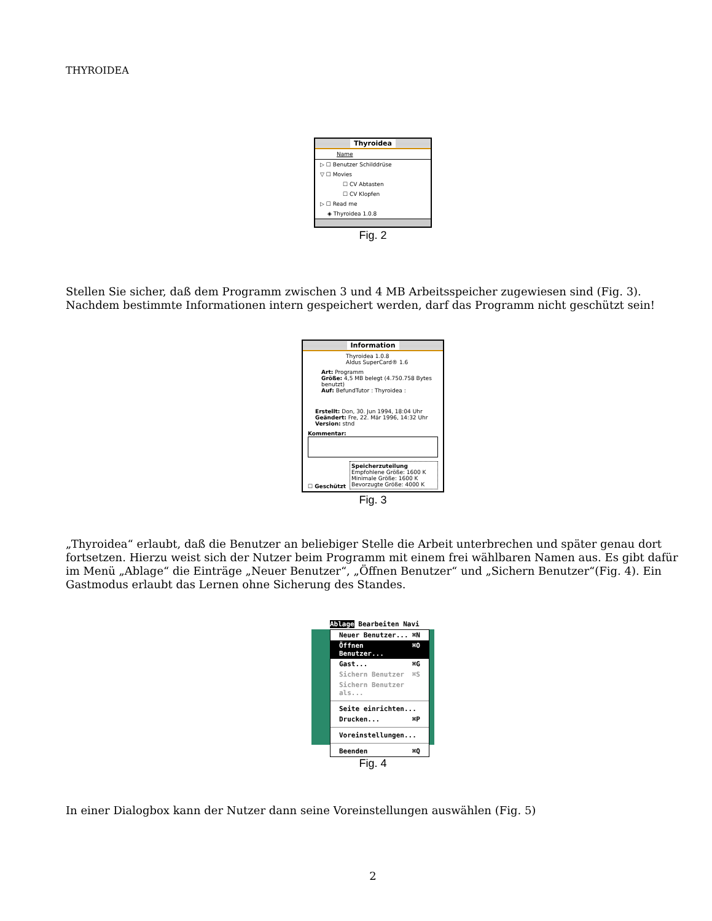THYROIDEA
Thyroidea
Name
▷ ☐ Benutzer Schilddrüse
▽ ☐ Movies
☐ CV Abtasten
☐ CV Klopfen
▷ ☐ Read me
◈ Thyroidea 1.0.8
Fig. 2
Stellen Sie sicher, daß dem Programm zwischen 3 und 4 MB Arbeitsspeicher zugewiesen sind (Fig. 3). Nachdem bestimmte Informationen intern gespeichert werden, darf das Programm nicht geschützt sein!
Information
Thyroidea 1.0.8
Aldus SuperCard® 1.6
Art: Programm
Größe: 4,5 MB belegt (4.750.758 Bytes benutzt)
Auf: BefundTutor : Thyroidea :
Erstellt: Don, 30. Jun 1994, 18:04 Uhr
Geändert: Fre, 22. Mär 1996, 14:32 Uhr
Version: stnd
Kommentar:
☐ Geschützt
Speicherzuteilung
Empfohlene Größe: 1600 K
Minimale Größe: 1600 K
Bevorzugte Größe: 4000 K
Fig. 3
„Thyroidea“ erlaubt, daß die Benutzer an beliebiger Stelle die Arbeit unterbrechen und später genau dort fortsetzen. Hierzu weist sich der Nutzer beim Programm mit einem frei wählbaren Namen aus. Es gibt dafür im Menü „Ablage“ die Einträge „Neuer Benutzer“, „Öffnen Benutzer“ und „Sichern Benutzer“(Fig. 4). Ein Gastmodus erlaubt das Lernen ohne Sicherung des Standes.
Ablage Bearbeiten Navi
Neuer Benutzer... ⌘N
Öffnen Benutzer... ⌘O
Gast... ⌘G
Sichern Benutzer ⌘S
Sichern Benutzer als...
Seite einrichten...
Drucken... ⌘P
Voreinstellungen...
Beenden ⌘Q
Fig. 4
In einer Dialogbox kann der Nutzer dann seine Voreinstellungen auswählen (Fig. 5)
2